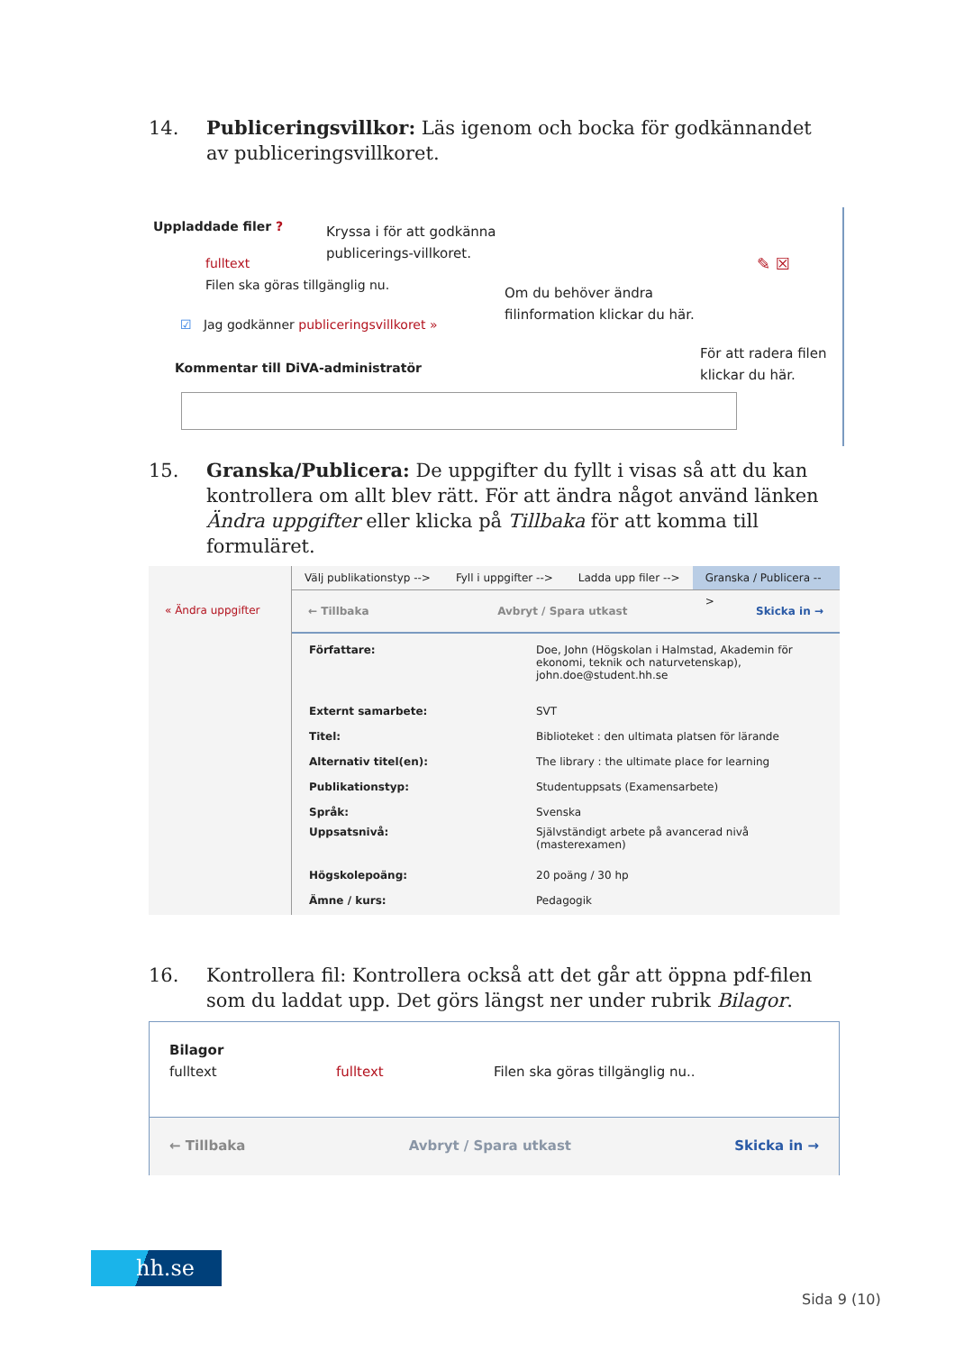14. Publiceringsvillkor: Läs igenom och bocka för godkännandet av publiceringsvillkoret.
Uppladdade filer ?
Kryssa i för att godkänna
publicerings-villkoret.
fulltext
Filen ska göras tillgänglig nu.
☑ Jag godkänner publiceringsvillkoret »
Om du behöver ändra
filinformation klickar du här.
✎ ☒
För att radera filen
klickar du här.
Kommentar till DiVA-administratör
15. Granska/Publicera: De uppgifter du fyllt i visas så att du kan kontrollera om allt blev rätt. För att ändra något använd länken Ändra uppgifter eller klicka på Tillbaka för att komma till formuläret.
« Ändra uppgifter
Välj publikationstyp --> Fyll i uppgifter --> Ladda upp filer --> Granska / Publicera -->
← Tillbaka Avbryt / Spara utkast Skicka in →
| Författare: | Doe, John (Högskolan i Halmstad, Akademin för ekonomi, teknik och naturvetenskap), john.doe@student.hh.se |
| Externt samarbete: | SVT |
| Titel: | Biblioteket : den ultimata platsen för lärande |
| Alternativ titel(en): | The library : the ultimate place for learning |
| Publikationstyp: | Studentuppsats (Examensarbete) |
| Språk: | Svenska |
| Uppsatsnivå: | Självständigt arbete på avancerad nivå (masterexamen) |
| Högskolepoäng: | 20 poäng / 30 hp |
| Ämne / kurs: | Pedagogik |
16. Kontrollera fil: Kontrollera också att det går att öppna pdf-filen som du laddat upp. Det görs längst ner under rubrik Bilagor.
Bilagor
fulltext fulltext Filen ska göras tillgänglig nu..
← Tillbaka Avbryt / Spara utkast Skicka in →
hh.se
Sida 9 (10)